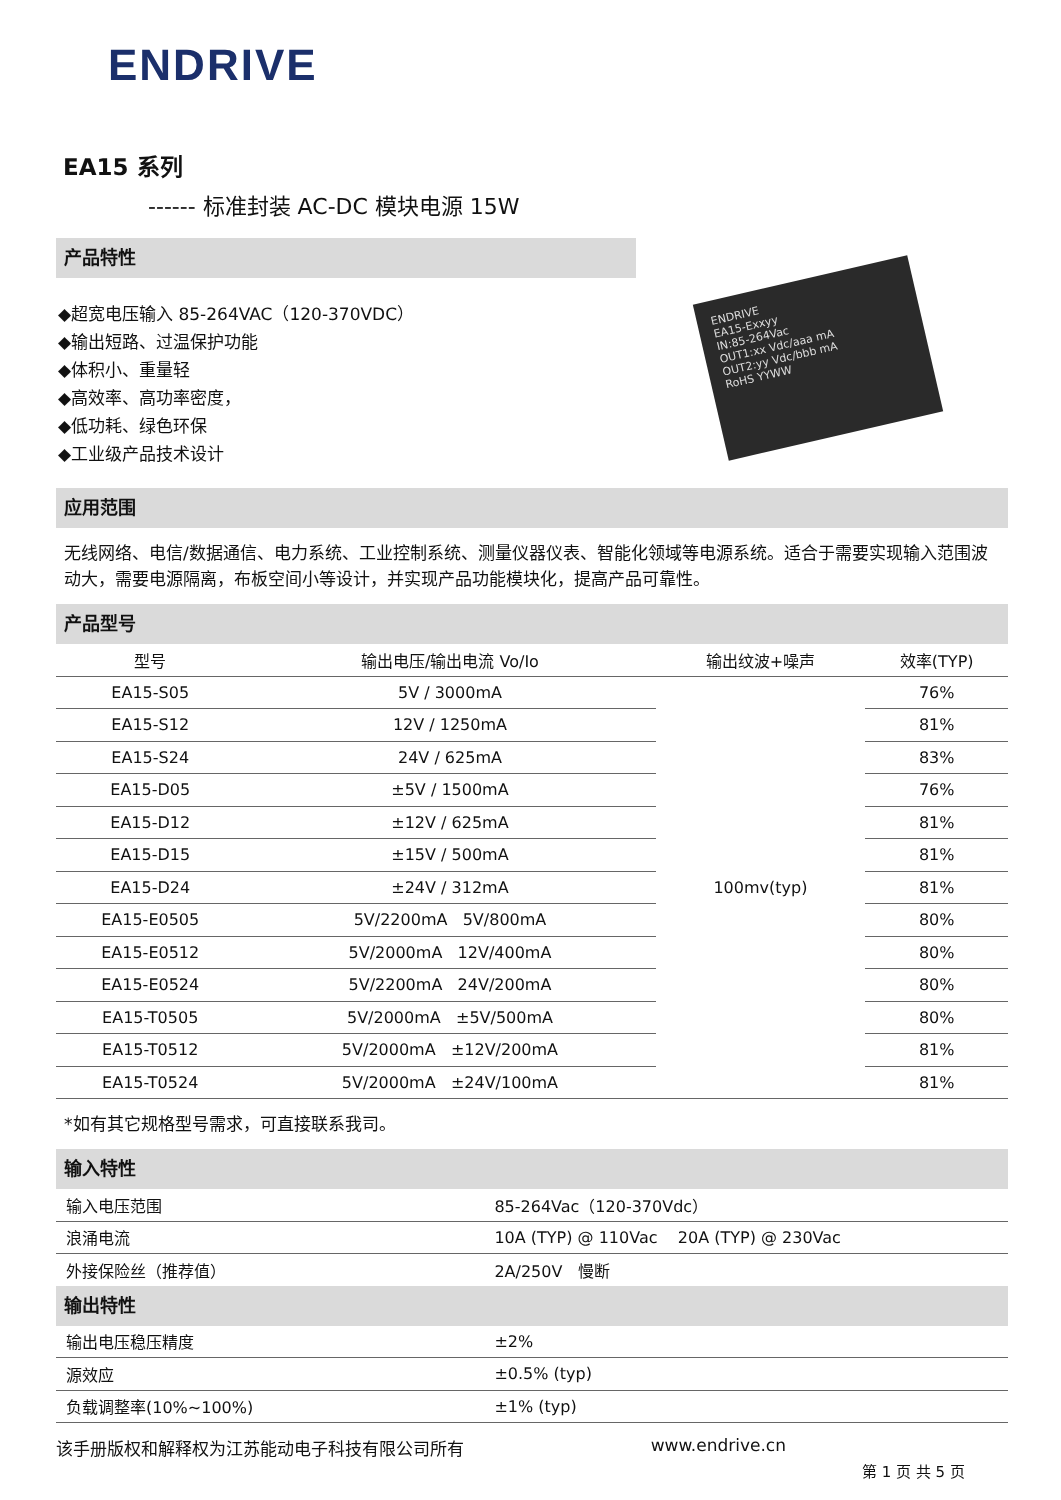ENDRIVE
EA15 系列
------ 标准封装 AC-DC 模块电源 15W
产品特性
◆超宽电压输入 85-264VAC（120-370VDC）
◆输出短路、过温保护功能
◆体积小、重量轻
◆高效率、高功率密度，
◆低功耗、绿色环保
◆工业级产品技术设计
ENDRIVE
EA15-Exxyy
IN:85-264Vac
OUT1:xx Vdc/aaa mA
OUT2:yy Vdc/bbb mA
RoHS YYWW
应用范围
无线网络、电信/数据通信、电力系统、工业控制系统、测量仪器仪表、智能化领域等电源系统。适合于需要实现输入范围波动大，需要电源隔离，布板空间小等设计，并实现产品功能模块化，提高产品可靠性。
产品型号
| 型号 | 输出电压/输出电流 Vo/Io | 输出纹波+噪声 | 效率(TYP) |
| --- | --- | --- | --- |
| EA15-S05 | 5V / 3000mA | 100mv(typ) | 76% |
| EA15-S12 | 12V / 1250mA | | 81% |
| EA15-S24 | 24V / 625mA | | 83% |
| EA15-D05 | ±5V / 1500mA | | 76% |
| EA15-D12 | ±12V / 625mA | | 81% |
| EA15-D15 | ±15V / 500mA | | 81% |
| EA15-D24 | ±24V / 312mA | | 81% |
| EA15-E0505 | 5V/2200mA 5V/800mA | | 80% |
| EA15-E0512 | 5V/2000mA 12V/400mA | | 80% |
| EA15-E0524 | 5V/2200mA 24V/200mA | | 80% |
| EA15-T0505 | 5V/2000mA ±5V/500mA | | 80% |
| EA15-T0512 | 5V/2000mA ±12V/200mA | | 81% |
| EA15-T0524 | 5V/2000mA ±24V/100mA | | 81% |
*如有其它规格型号需求，可直接联系我司。
输入特性
| 输入电压范围 | 85-264Vac（120-370Vdc） |
| 浪涌电流 | 10A (TYP) @ 110Vac 20A (TYP) @ 230Vac |
| 外接保险丝（推荐值） | 2A/250V 慢断 |
输出特性
| 输出电压稳压精度 | ±2% |
| 源效应 | ±0.5% (typ) |
| 负载调整率(10%~100%) | ±1% (typ) |
该手册版权和解释权为江苏能动电子科技有限公司所有 www.endrive.cn
第 1 页 共 5 页